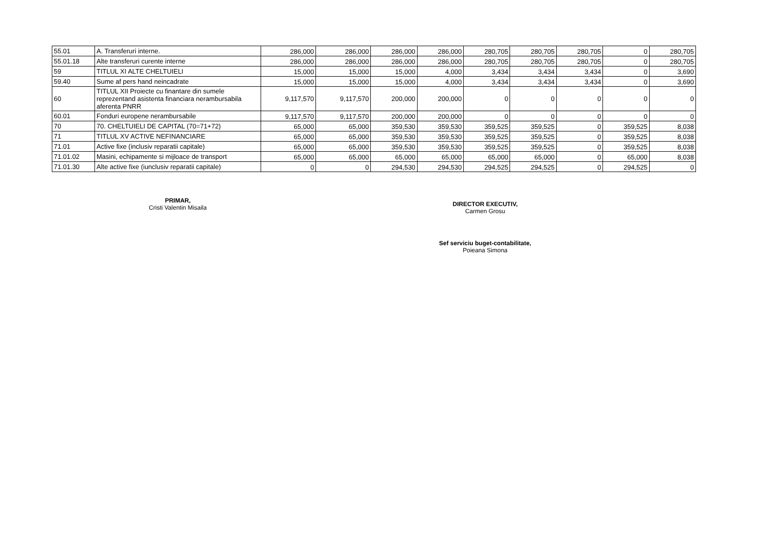| 55.01 | A. Transferuri interne. | 286,000 | 286,000 | 286,000 | 286,000 | 280,705 | 280,705 | 280,705 | 0 | 280,705 |
| 55.01.18 | Alte transferuri curente interne | 286,000 | 286,000 | 286,000 | 286,000 | 280,705 | 280,705 | 280,705 | 0 | 280,705 |
| 59 | TITLUL XI ALTE CHELTUIELI | 15,000 | 15,000 | 15,000 | 4,000 | 3,434 | 3,434 | 3,434 | 0 | 3,690 |
| 59.40 | Sume af pers hand neincadrate | 15,000 | 15,000 | 15,000 | 4,000 | 3,434 | 3,434 | 3,434 | 0 | 3,690 |
| 60 | TITLUL XII Proiecte cu finantare din sumele reprezentand asistenta financiara nerambursabila aferenta PNRR | 9,117,570 | 9,117,570 | 200,000 | 200,000 | 0 | 0 | 0 | 0 | 0 |
| 60.01 | Fonduri europene nerambursabile | 9,117,570 | 9,117,570 | 200,000 | 200,000 | 0 | 0 | 0 | 0 | 0 |
| 70 | 70. CHELTUIELI DE CAPITAL (70=71+72) | 65,000 | 65,000 | 359,530 | 359,530 | 359,525 | 359,525 | 0 | 359,525 | 8,038 |
| 71 | TITLUL XV ACTIVE NEFINANCIARE | 65,000 | 65,000 | 359,530 | 359,530 | 359,525 | 359,525 | 0 | 359,525 | 8,038 |
| 71.01 | Active fixe (inclusiv reparatii capitale) | 65,000 | 65,000 | 359,530 | 359,530 | 359,525 | 359,525 | 0 | 359,525 | 8,038 |
| 71.01.02 | Masini, echipamente si mijloace de transport | 65,000 | 65,000 | 65,000 | 65,000 | 65,000 | 65,000 | 0 | 65,000 | 8,038 |
| 71.01.30 | Alte active fixe (iunclusiv reparatii capitale) | 0 | 0 | 294,530 | 294,530 | 294,525 | 294,525 | 0 | 294,525 | 0 |
PRIMAR,
Cristi Valentin Misaila
DIRECTOR EXECUTIV,
Carmen Grosu
Sef serviciu buget-contabilitate,
Poieana Simona